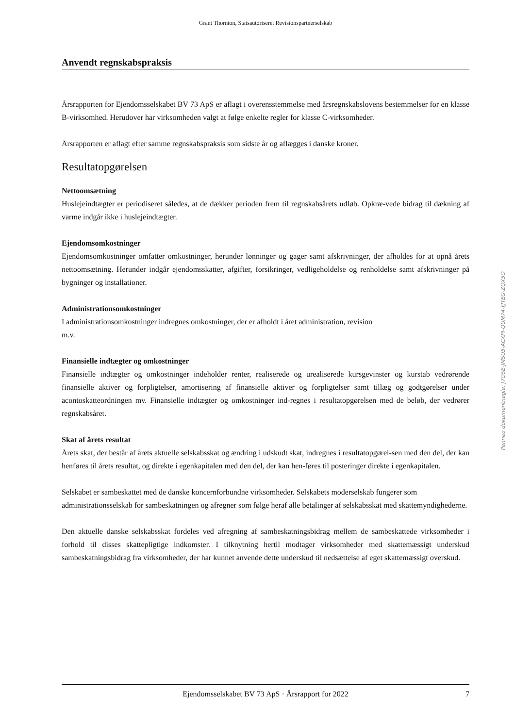Grant Thornton, Statsautoriseret Revisionspartnerselskab
Anvendt regnskabspraksis
Årsrapporten for Ejendomsselskabet BV 73 ApS er aflagt i overensstemmelse med årsregnskabslovens bestemmelser for en klasse B-virksomhed. Herudover har virksomheden valgt at følge enkelte regler for klasse C-virksomheder.
Årsrapporten er aflagt efter samme regnskabspraksis som sidste år og aflægges i danske kroner.
Resultatopgørelsen
Nettoomsætning
Huslejeindtægter er periodiseret således, at de dækker perioden frem til regnskabsårets udløb. Opkræ-vede bidrag til dækning af varme indgår ikke i huslejeindtægter.
Ejendomsomkostninger
Ejendomsomkostninger omfatter omkostninger, herunder lønninger og gager samt afskrivninger, der afholdes for at opnå årets nettoomsætning. Herunder indgår ejendomsskatter, afgifter, forsikringer, vedligeholdelse og renholdelse samt afskrivninger på bygninger og installationer.
Administrationsomkostninger
I administrationsomkostninger indregnes omkostninger, der er afholdt i året administration, revision
m.v.
Finansielle indtægter og omkostninger
Finansielle indtægter og omkostninger indeholder renter, realiserede og urealiserede kursgevinster og kurstab vedrørende finansielle aktiver og forpligtelser, amortisering af finansielle aktiver og forpligtelser samt tillæg og godtgørelser under acontoskatteordningen mv. Finansielle indtægter og omkostninger ind-regnes i resultatopgørelsen med de beløb, der vedrører regnskabsåret.
Skat af årets resultat
Årets skat, der består af årets aktuelle selskabsskat og ændring i udskudt skat, indregnes i resultatopgørel-sen med den del, der kan henføres til årets resultat, og direkte i egenkapitalen med den del, der kan hen-føres til posteringer direkte i egenkapitalen.
Selskabet er sambeskattet med de danske koncernforbundne virksomheder. Selskabets moderselskab fungerer som administrationsselskab for sambeskatningen og afregner som følge heraf alle betalinger af selskabsskat med skattemyndighederne.
Den aktuelle danske selskabsskat fordeles ved afregning af sambeskatningsbidrag mellem de sambeskattede virksomheder i forhold til disses skattepligtige indkomster. I tilknytning hertil modtager virksomheder med skattemæssigt underskud sambeskatningsbidrag fra virksomheder, der har kunnet anvende dette underskud til nedsættelse af eget skattemæssigt overskud.
Ejendomsselskabet BV 73 ApS · Årsrapport for 2022 7
Penneo dokumentnøgle: J7Q5E-JMSU5-ACXPI-QUM74-YJTEG-ZQX5O